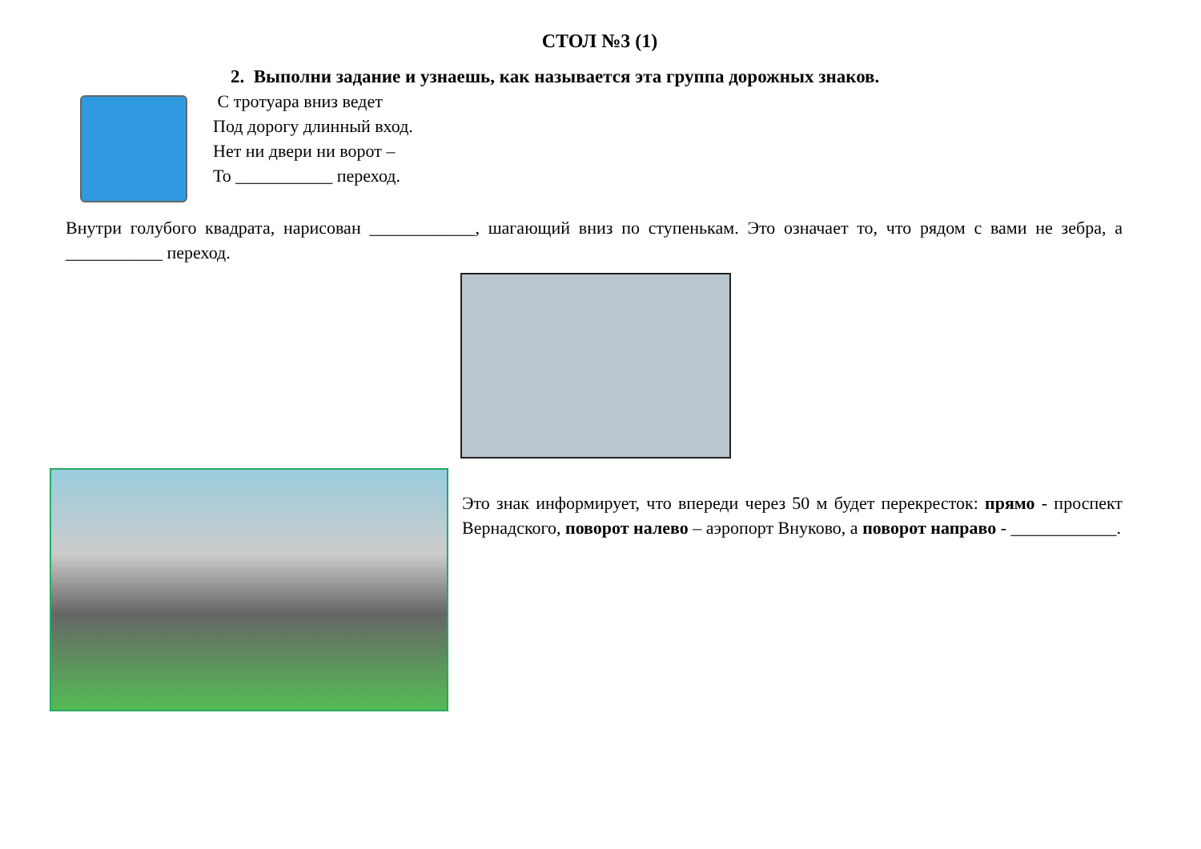СТОЛ №3 (1)
2. Выполни задание и узнаешь, как называется эта группа дорожных знаков.
С тротуара вниз ведет
Под дорогу длинный вход.
Нет ни двери ни ворот –
То ___________ переход.
Внутри голубого квадрата, нарисован ____________, шагающий вниз по ступенькам. Это означает то, что рядом с вами не зебра, а ___________ переход.
Это знак информирует, что впереди через 50 м будет перекресток: прямо - проспект Вернадского, поворот налево – аэропорт Внуково, а поворот направо - ____________.